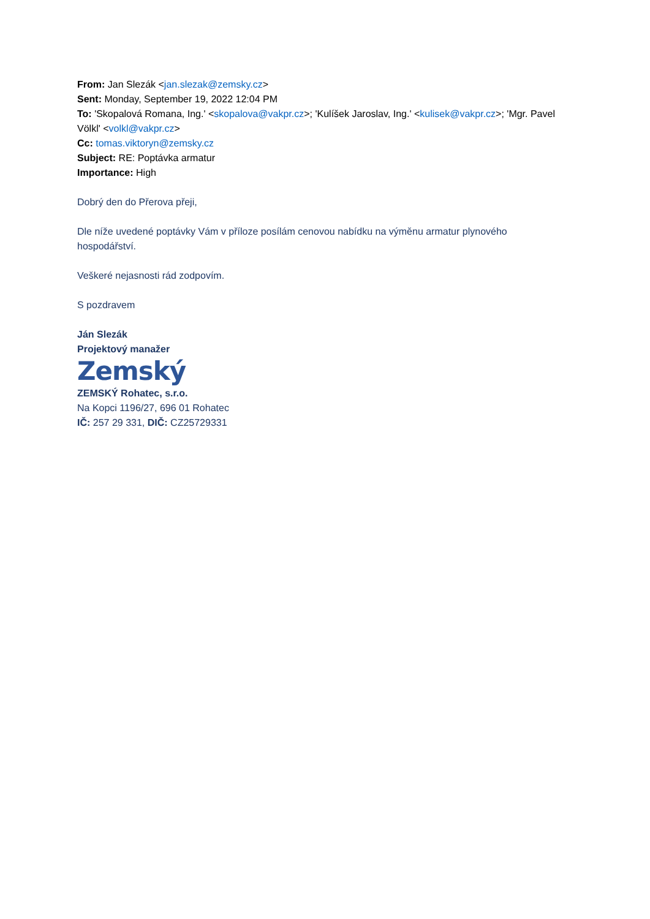From: Jan Slezák <jan.slezak@zemsky.cz>
Sent: Monday, September 19, 2022 12:04 PM
To: 'Skopalová Romana, Ing.' <skopalova@vakpr.cz>; 'Kulíšek Jaroslav, Ing.' <kulisek@vakpr.cz>; 'Mgr. Pavel Völkl' <volkl@vakpr.cz>
Cc: tomas.viktoryn@zemsky.cz
Subject: RE: Poptávka armatur
Importance: High
Dobrý den do Přerova přeji,
Dle níže uvedené poptávky Vám v příloze posílám cenovou nabídku na výměnu armatur plynového hospodářství.
Veškeré nejasnosti rád zodpovím.
S pozdravem
Ján Slezák
Projektový manažer
Zemský
ZEMSKÝ Rohatec, s.r.o.
Na Kopci 1196/27, 696 01 Rohatec
IČ: 257 29 331, DIČ: CZ25729331